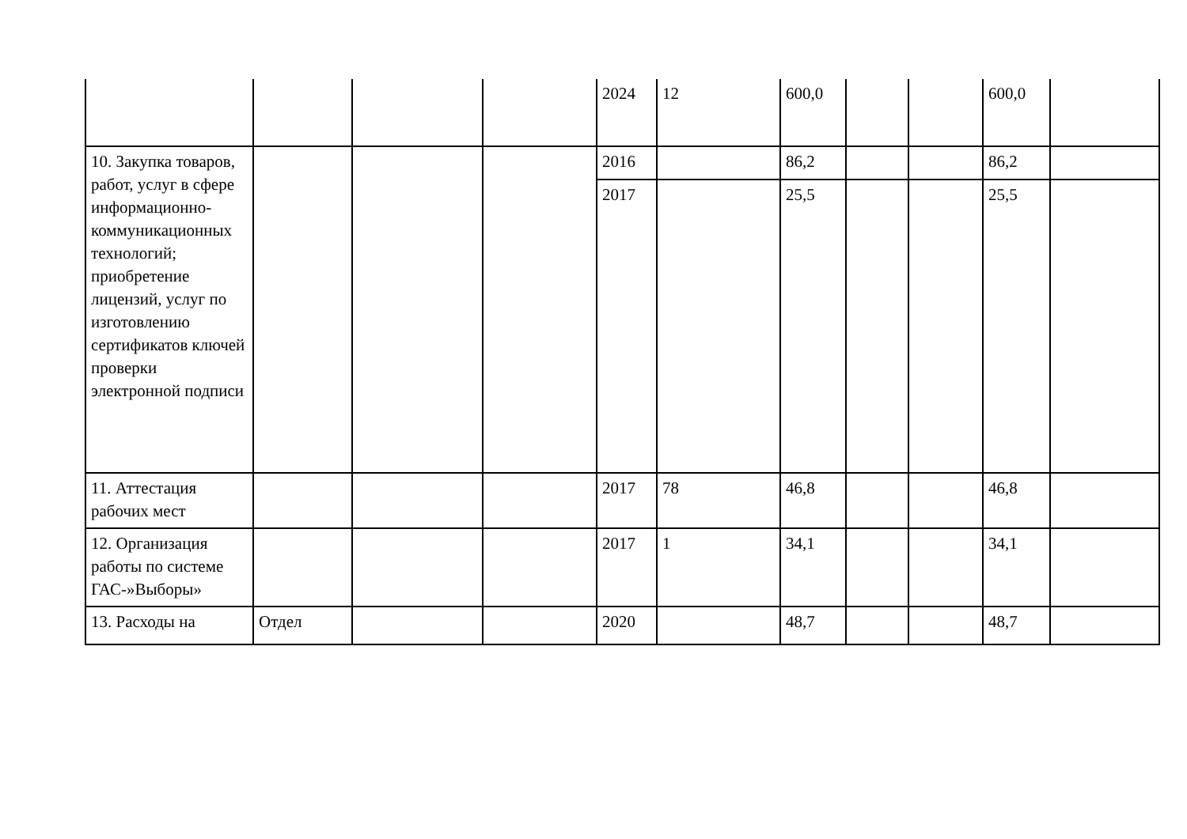| | | | | 2024 | 12 | 600,0 | | | 600,0 | |
| 10. Закупка товаров, работ, услуг в сфере информационно-коммуникационных технологий; приобретение лицензий, услуг по изготовлению сертификатов ключей проверки электронной подписи | | | | 2016 | | 86,2 | | | 86,2 | |
| | | | | 2017 | | 25,5 | | | 25,5 | |
| 11. Аттестация рабочих мест | | | | 2017 | 78 | 46,8 | | | 46,8 | |
| 12. Организация работы по системе ГАС-»Выборы» | | | | 2017 | 1 | 34,1 | | | 34,1 | |
| 13. Расходы на | Отдел | | | 2020 | | 48,7 | | | 48,7 | |